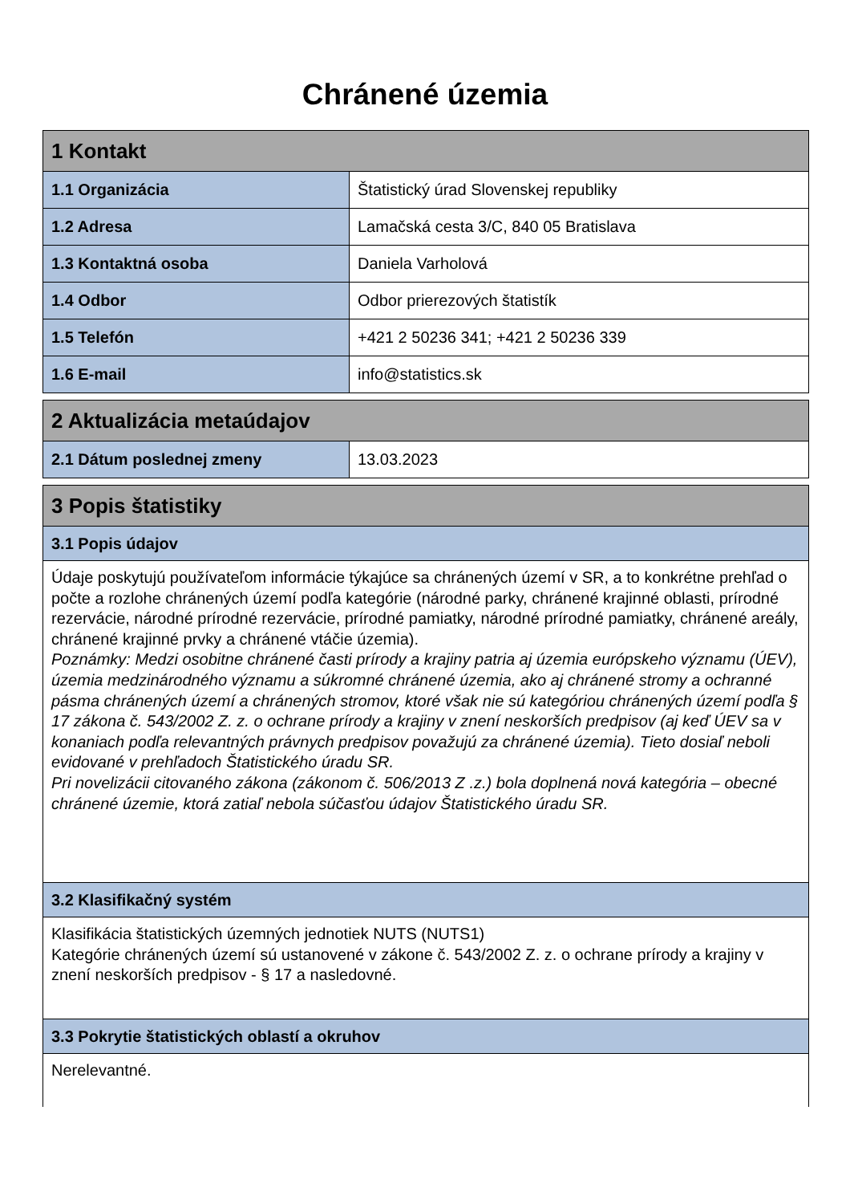Chránené územia
| 1 Kontakt | |
| 1.1 Organizácia | Štatistický úrad Slovenskej republiky |
| 1.2 Adresa | Lamačská cesta 3/C, 840 05 Bratislava |
| 1.3 Kontaktná osoba | Daniela Varholová |
| 1.4 Odbor | Odbor prierezových štatistík |
| 1.5 Telefón | +421 2 50236 341; +421 2 50236 339 |
| 1.6 E-mail | info@statistics.sk |
| 2 Aktualizácia metaúdajov | |
| 2.1 Dátum poslednej zmeny | 13.03.2023 |
| 3 Popis štatistiky |
| 3.1 Popis údajov |
| Údaje poskytujú používateľom informácie týkajúce sa chránených území v SR, a to konkrétne prehľad o počte a rozlohe chránených území podľa kategórie (národné parky, chránené krajinné oblasti, prírodné rezervácie, národné prírodné rezervácie, prírodné pamiatky, národné prírodné pamiatky, chránené areály, chránené krajinné prvky a chránené vtáčie územia). Poznámky: Medzi osobitne chránené časti prírody a krajiny patria aj územia európskeho významu (ÚEV), územia medzinárodného významu a súkromné chránené územia, ako aj chránené stromy a ochranné pásma chránených území a chránených stromov, ktoré však nie sú kategóriou chránených území podľa § 17 zákona č. 543/2002 Z. z. o ochrane prírody a krajiny v znení neskorších predpisov (aj keď ÚEV sa v konaniach podľa relevantných právnych predpisov považujú za chránené územia). Tieto dosiaľ neboli evidované v prehľadoch Štatistického úradu SR. Pri novelizácii citovaného zákona (zákonom č. 506/2013 Z .z.) bola doplnená nová kategória – obecné chránené územie, ktorá zatiaľ nebola súčasťou údajov Štatistického úradu SR. |
| 3.2 Klasifikačný systém |
| Klasifikácia štatistických územných jednotiek NUTS (NUTS1) Kategórie chránených území sú ustanovené v zákone č. 543/2002 Z. z. o ochrane prírody a krajiny v znení neskorších predpisov - § 17 a nasledovné. |
| 3.3 Pokrytie štatistických oblastí a okruhov |
| Nerelevantné. |